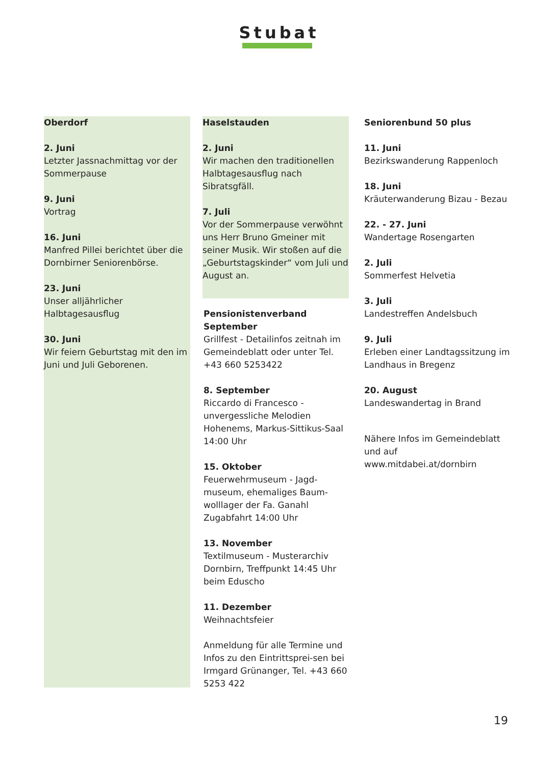Stubat
Oberdorf
2. Juni
Letzter Jassnachmittag vor der Sommerpause
9. Juni
Vortrag
16. Juni
Manfred Pillei berichtet über die Dornbirner Seniorenbörse.
23. Juni
Unser alljährlicher Halbtagesausflug
30. Juni
Wir feiern Geburtstag mit den im Juni und Juli Geborenen.
Haselstauden
2. Juni
Wir machen den traditionellen Halbtagesausflug nach Sibratsgfäll.
7. Juli
Vor der Sommerpause verwöhnt uns Herr Bruno Gmeiner mit seiner Musik. Wir stoßen auf die „Geburtstagskinder“ vom Juli und August an.
Pensionistenverband
September
Grillfest - Detailinfos zeitnah im Gemeindeblatt oder unter Tel. +43 660 5253422
8. September
Riccardo di Francesco - unvergessliche Melodien Hohenems, Markus-Sittikus-Saal 14:00 Uhr
15. Oktober
Feuerwehrmuseum - Jagd-museum, ehemaliges Baum-wolllager der Fa. Ganahl Zugabfahrt 14:00 Uhr
13. November
Textilmuseum - Musterarchiv Dornbirn, Treffpunkt 14:45 Uhr beim Eduscho
11. Dezember
Weihnachtsfeier
Anmeldung für alle Termine und Infos zu den Eintrittsprei-sen bei Irmgard Grünanger, Tel. +43 660 5253 422
Seniorenbund 50 plus
11. Juni
Bezirkswanderung Rappenloch
18. Juni
Kräuterwanderung Bizau - Bezau
22. - 27. Juni
Wandertage Rosengarten
2. Juli
Sommerfest Helvetia
3. Juli
Landestreffen Andelsbuch
9. Juli
Erleben einer Landtagssitzung im Landhaus in Bregenz
20. August
Landeswandertag in Brand
Nähere Infos im Gemeindeblatt und auf www.mitdabei.at/dornbirn
19